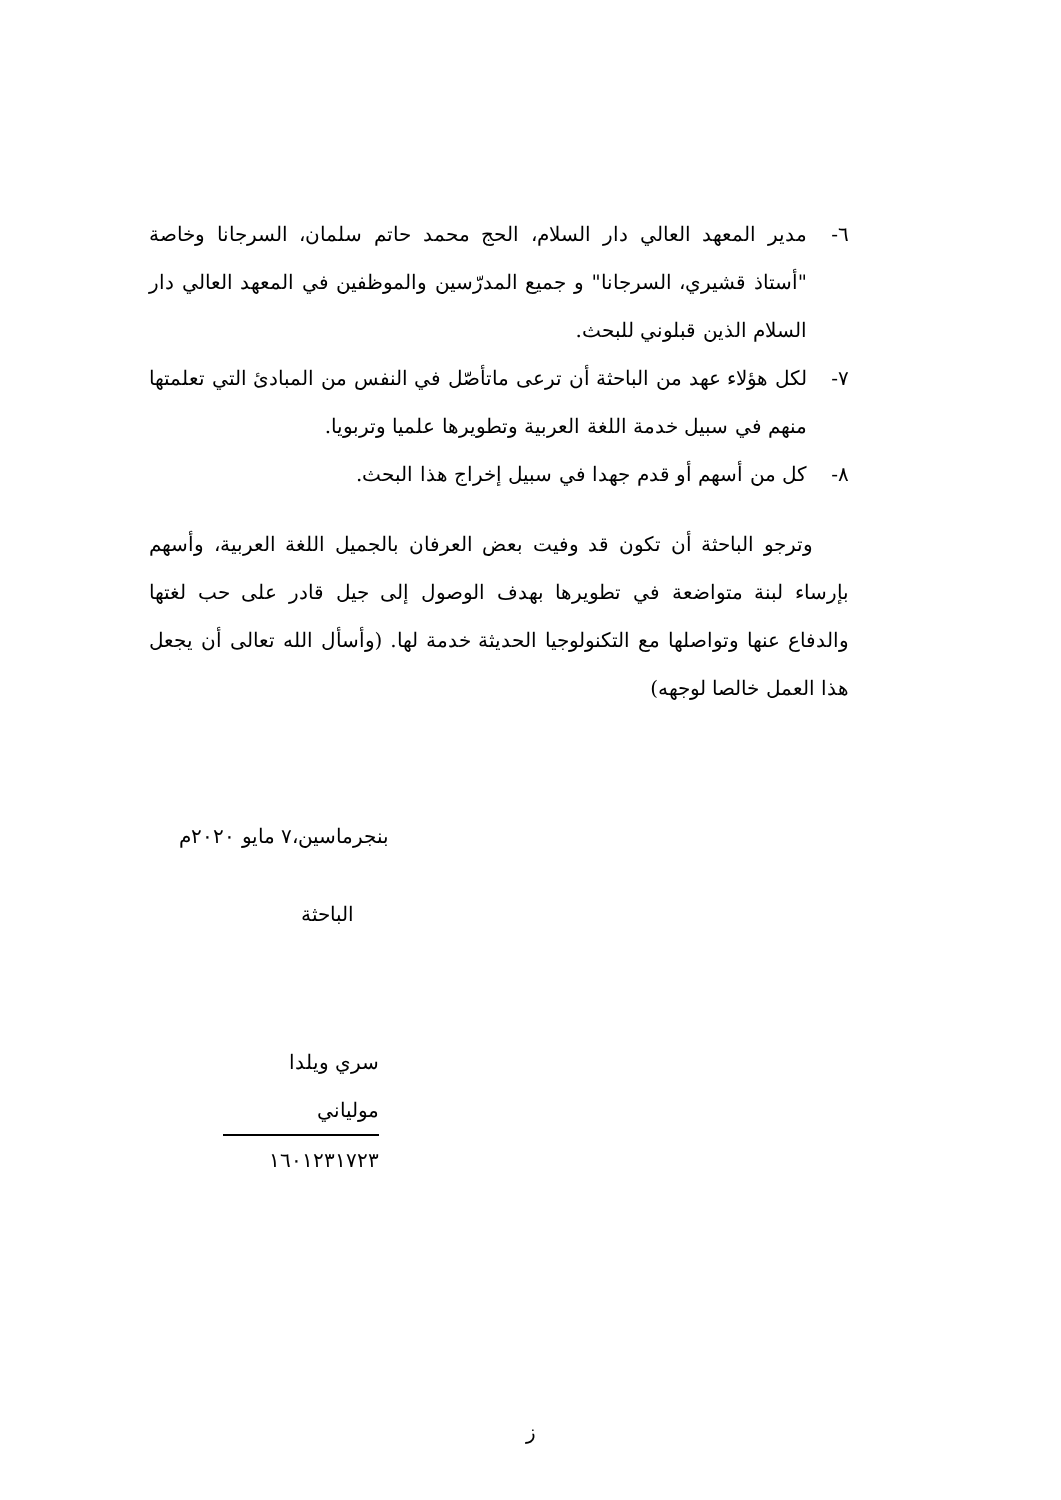٦- مدير المعهد العالي دار السلام، الحج محمد حاتم سلمان، السرجانا وخاصة "أستاذ قشيري، السرجانا" و جميع المدرّسين والموظفين في المعهد العالي دار السلام الذين قبلوني للبحث.
٧- لكل هؤلاء عهد من الباحثة أن ترعى ماتأصّل في النفس من المبادئ التي تعلمتها منهم في سبيل خدمة اللغة العربية وتطويرها علميا وتربويا.
٨- كل من أسهم أو قدم جهدا في سبيل إخراج هذا البحث.
وترجو الباحثة أن تكون قد وفيت بعض العرفان بالجميل اللغة العربية، وأسهم بإرساء لبنة متواضعة في تطويرها بهدف الوصول إلى جيل قادر على حب لغتها والدفاع عنها وتواصلها مع التكنولوجيا الحديثة خدمة لها. (وأسأل الله تعالى أن يجعل هذا العمل خالصا لوجهه)
بنجرماسين،٧ مايو ٢٠٢٠م
الباحثة
سري ويلدا مولياني
١٦٠١٢٣١٧٢٣
ز